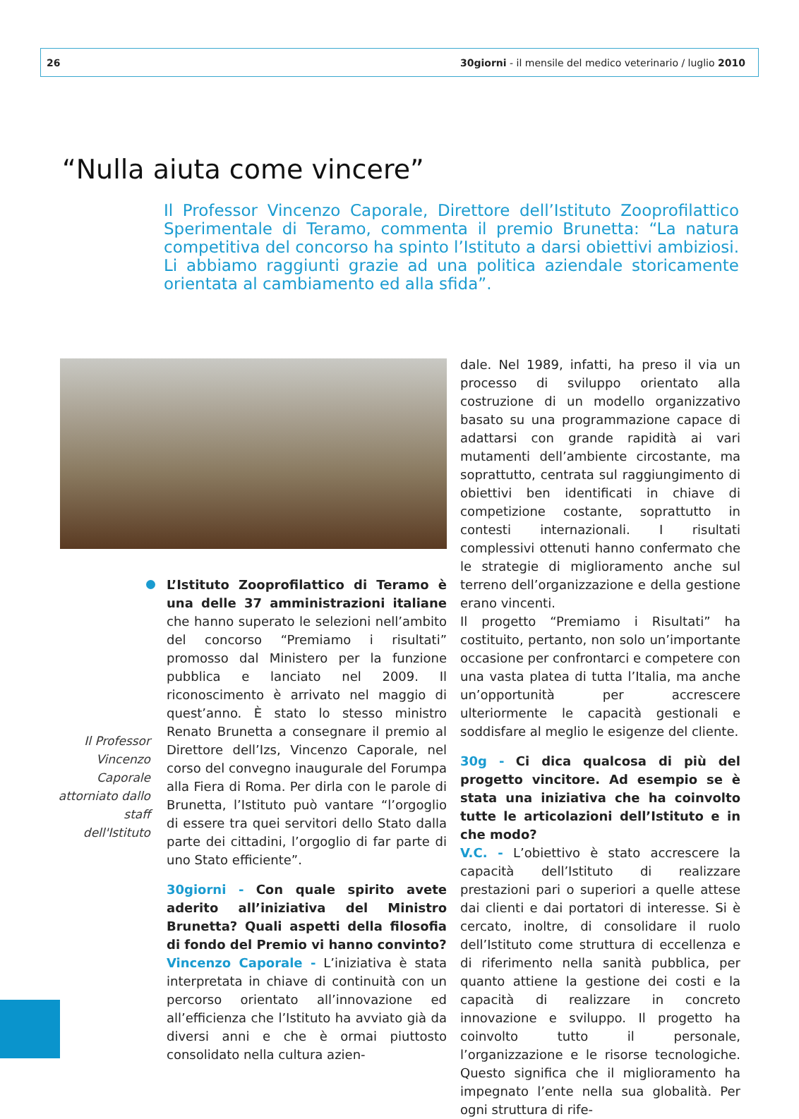26 30giorni - il mensile del medico veterinario / luglio 2010
“Nulla aiuta come vincere”
Il Professor Vincenzo Caporale, Direttore dell’Istituto Zooprofilattico Sperimentale di Teramo, commenta il premio Brunetta: “La natura competitiva del concorso ha spinto l’Istituto a darsi obiettivi ambiziosi. Li abbiamo raggiunti grazie ad una politica aziendale storicamente orientata al cambiamento ed alla sfida”.
L’Istituto Zooprofilattico di Teramo è una delle 37 amministrazioni italiane che hanno superato le selezioni nell’ambito del concorso “Premiamo i risultati” promosso dal Ministero per la funzione pubblica e lanciato nel 2009. Il riconoscimento è arrivato nel maggio di quest’anno. È stato lo stesso ministro Renato Brunetta a consegnare il premio al Direttore dell’Izs, Vincenzo Caporale, nel corso del convegno inaugurale del Forumpa alla Fiera di Roma. Per dirla con le parole di Brunetta, l’Istituto può vantare “l’orgoglio di essere tra quei servitori dello Stato dalla parte dei cittadini, l’orgoglio di far parte di uno Stato efficiente”.
30giorni - Con quale spirito avete aderito all’iniziativa del Ministro Brunetta? Quali aspetti della filosofia di fondo del Premio vi hanno convinto?
Vincenzo Caporale - L’iniziativa è stata interpretata in chiave di continuità con un percorso orientato all’innovazione ed all’efficienza che l’Istituto ha avviato già da diversi anni e che è ormai piuttosto consolidato nella cultura azien-
Il Professor Vincenzo Caporale attorniato dallo staff dell'Istituto
dale. Nel 1989, infatti, ha preso il via un processo di sviluppo orientato alla costruzione di un modello organizzativo basato su una programmazione capace di adattarsi con grande rapidità ai vari mutamenti dell’ambiente circostante, ma soprattutto, centrata sul raggiungimento di obiettivi ben identificati in chiave di competizione costante, soprattutto in contesti internazionali. I risultati complessivi ottenuti hanno confermato che le strategie di miglioramento anche sul terreno dell’organizzazione e della gestione erano vincenti.
Il progetto “Premiamo i Risultati” ha costituito, pertanto, non solo un’importante occasione per confrontarci e competere con una vasta platea di tutta l’Italia, ma anche un’opportunità per accrescere ulteriormente le capacità gestionali e soddisfare al meglio le esigenze del cliente.
30g - Ci dica qualcosa di più del progetto vincitore. Ad esempio se è stata una iniziativa che ha coinvolto tutte le articolazioni dell’Istituto e in che modo?
V.C. - L’obiettivo è stato accrescere la capacità dell’Istituto di realizzare prestazioni pari o superiori a quelle attese dai clienti e dai portatori di interesse. Si è cercato, inoltre, di consolidare il ruolo dell’Istituto come struttura di eccellenza e di riferimento nella sanità pubblica, per quanto attiene la gestione dei costi e la capacità di realizzare in concreto innovazione e sviluppo. Il progetto ha coinvolto tutto il personale, l’organizzazione e le risorse tecnologiche. Questo significa che il miglioramento ha impegnato l’ente nella sua globalità. Per ogni struttura di rife-